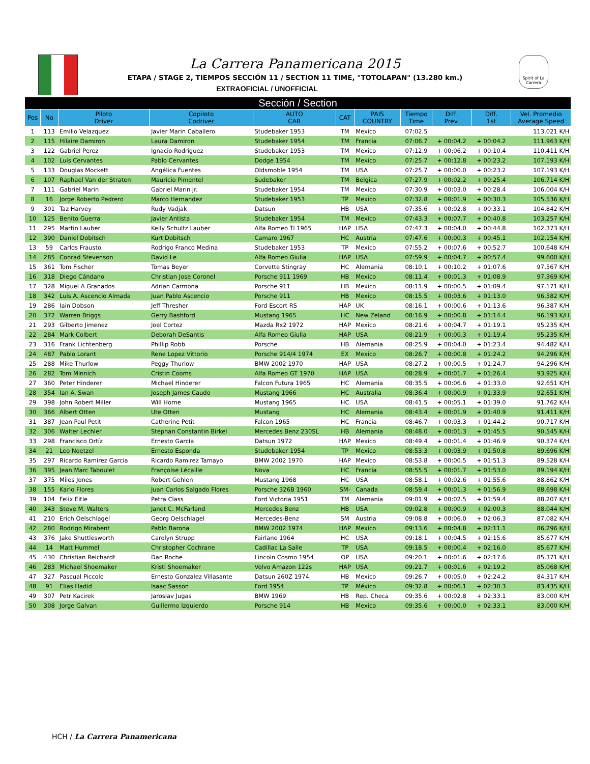Spirit of La Carrera
La Carrera Panamericana 2015
ETAPA / STAGE 2, TIEMPOS SECCIÓN 11 / SECTION 11 TIME, "TOTOLAPAN" (13.280 km.)
EXTRAOFICIAL / UNOFFICIAL
| Sección / Section | | | | | | | | | | |
| --- | --- | --- | --- | --- | --- | --- | --- | --- | --- | --- |
| Pos | No | Piloto Driver | Copiloto Codriver | AUTO CAR | CAT | PAIS COUNTRY | Tiempo Time | Diff. Prev. | Diff. 1st | Vel. Promedio Average Speed |
| 1 | 113 | Emilio Velazquez | Javier Marin Caballero | Studebaker 1953 | TM | Mexico | 07:02.5 | | | 113.021 K/H |
| 2 | 115 | Hilaire Damiron | Laura Damiron | Studebaker 1954 | TM | Francia | 07:06.7 | + 00:04.2 | + 00:04.2 | 111.963 K/H |
| 3 | 122 | Gabriel Perez | Ignacio Rodriguez | Studebaker 1953 | TM | Mexico | 07:12.9 | + 00:06.2 | + 00:10.4 | 110.411 K/H |
| 4 | 102 | Luis Cervantes | Pablo Cervantes | Dodge 1954 | TM | Mexico | 07:25.7 | + 00:12.8 | + 00:23.2 | 107.193 K/H |
| 5 | 133 | Douglas Mockett | Angélica Fuentes | Oldsmoble 1954 | TM | USA | 07:25.7 | + 00:00.0 | + 00:23.2 | 107.193 K/H |
| 6 | 107 | Raphael Van der Straten | Mauricio Pimentel | Sudebaker | TM | Belgica | 07:27.9 | + 00:02.2 | + 00:25.4 | 106.714 K/H |
| 7 | 111 | Gabriel Marin | Gabriel Marin Jr. | Studebaker 1954 | TM | Mexico | 07:30.9 | + 00:03.0 | + 00:28.4 | 106.004 K/H |
| 8 | 16 | Jorge Roberto Pedrero | Marco Hernandez | Studebaker 1953 | TP | Mexico | 07:32.8 | + 00:01.9 | + 00:30.3 | 105.536 K/H |
| 9 | 301 | Taz Harvey | Rudy Vadjak | Datsun | HB | USA | 07:35.6 | + 00:02.8 | + 00:33.1 | 104.842 K/H |
| 10 | 125 | Benito Guerra | Javier Antista | Studebaker 1954 | TM | Mexico | 07:43.3 | + 00:07.7 | + 00:40.8 | 103.257 K/H |
| 11 | 295 | Martin Lauber | Kelly Schultz Lauber | Alfa Romeo Ti 1965 | HAP | USA | 07:47.3 | + 00:04.0 | + 00:44.8 | 102.373 K/H |
| 12 | 390 | Daniel Dobitsch | Kurt Dobitsch | Camaro 1967 | HC | Austria | 07:47.6 | + 00:00.3 | + 00:45.1 | 102.154 K/H |
| 13 | 59 | Carlos Frausto | Rodrigo Franco Medina | Studebaker 1953 | TP | Mexico | 07:55.2 | + 00:07.6 | + 00:52.7 | 100.648 K/H |
| 14 | 285 | Conrad Stevenson | David Le | Alfa Romeo Giulia | HAP | USA | 07:59.9 | + 00:04.7 | + 00:57.4 | 99.600 K/H |
| 15 | 361 | Tom Fischer | Tomas Beyer | Corvette Stingray | HC | Alemania | 08:10.1 | + 00:10.2 | + 01:07.6 | 97.567 K/H |
| 16 | 318 | Diego Cándano | Christian Jose Coronel | Porsche 911 1969 | HB | Mexico | 08:11.4 | + 00:01.3 | + 01:08.9 | 97.369 K/H |
| 17 | 328 | Miguel A Granados | Adrian Carmona | Porsche 911 | HB | Mexico | 08:11.9 | + 00:00.5 | + 01:09.4 | 97.171 K/H |
| 18 | 342 | Luis A. Ascencio Almada | Juan Pablo Ascencio | Porsche 911 | HB | Mexico | 08:15.5 | + 00:03.6 | + 01:13.0 | 96.582 K/H |
| 19 | 286 | Iain Dobson | Jeff Thresher | Ford Escort RS | HAP | UK | 08:16.1 | + 00:00.6 | + 01:13.6 | 96.387 K/H |
| 20 | 372 | Warren Briggs | Gerry Bashford | Mustang 1965 | HC | New Zeland | 08:16.9 | + 00:00.8 | + 01:14.4 | 96.193 K/H |
| 21 | 293 | Gilberto Jimenez | Joel Cortez | Mazda Rx2 1972 | HAP | Mexico | 08:21.6 | + 00:04.7 | + 01:19.1 | 95.235 K/H |
| 22 | 284 | Mark Colbert | Deborah DeSantis | Alfa Romeo Giulia | HAP | USA | 08:21.9 | + 00:00.3 | + 01:19.4 | 95.235 K/H |
| 23 | 316 | Frank Lichtenberg | Phillip Robb | Porsche | HB | Alemania | 08:25.9 | + 00:04.0 | + 01:23.4 | 94.482 K/H |
| 24 | 487 | Pablo Lorant | Rene Lopez Vittorio | Porsche 914/4 1974 | EX | Mexico | 08:26.7 | + 00:00.8 | + 01:24.2 | 94.296 K/H |
| 25 | 288 | Mike Thurlow | Peggy Thurlow | BMW 2002 1970 | HAP | USA | 08:27.2 | + 00:00.5 | + 01:24.7 | 94.296 K/H |
| 26 | 282 | Tom Minnich | Cristin Cooms | Alfa Romeo GT 1970 | HAP | USA | 08:28.9 | + 00:01.7 | + 01:26.4 | 93.925 K/H |
| 27 | 360 | Peter Hinderer | Michael Hinderer | Falcon Futura 1965 | HC | Alemania | 08:35.5 | + 00:06.6 | + 01:33.0 | 92.651 K/H |
| 28 | 354 | Ian A. Swan | Joseph James Caudo | Mustang 1966 | HC | Australia | 08:36.4 | + 00:00.9 | + 01:33.9 | 92.651 K/H |
| 29 | 398 | John Robert Miller | Will Horne | Mustang 1965 | HC | USA | 08:41.5 | + 00:05.1 | + 01:39.0 | 91.762 K/H |
| 30 | 366 | Albert Otten | Ute Otten | Mustang | HC | Alemania | 08:43.4 | + 00:01.9 | + 01:40.9 | 91.411 K/H |
| 31 | 387 | Jean Paul Petit | Catherine Petit | Falcon 1965 | HC | Francia | 08:46.7 | + 00:03.3 | + 01:44.2 | 90.717 K/H |
| 32 | 306 | Walter Lechler | Stephan Constantin Birkel | Mercedes Benz 230SL | HB | Alemania | 08:48.0 | + 00:01.3 | + 01:45.5 | 90.545 K/H |
| 33 | 298 | Francisco Ortíz | Ernesto García | Datsun 1972 | HAP | Mexico | 08:49.4 | + 00:01.4 | + 01:46.9 | 90.374 K/H |
| 34 | 21 | Leo Noetzel | Ernesto Esponda | Studebaker 1954 | TP | Mexico | 08:53.3 | + 00:03.9 | + 01:50.8 | 89.696 K/H |
| 35 | 297 | Ricardo Ramirez Garcia | Ricardo Ramirez Tamayo | BMW 2002 1970 | HAP | Mexico | 08:53.8 | + 00:00.5 | + 01:51.3 | 89.528 K/H |
| 36 | 395 | Jean Marc Taboulet | Françoise Lécaille | Nova | HC | Francia | 08:55.5 | + 00:01.7 | + 01:53.0 | 89.194 K/H |
| 37 | 375 | Miles Jones | Robert Gehlen | Mustang 1968 | HC | USA | 08:58.1 | + 00:02.6 | + 01:55.6 | 88.862 K/H |
| 38 | 155 | Karlo Flores | Juan Carlos Salgado Flores | Porsche 326B 1960 | SM- | Canada | 08:59.4 | + 00:01.3 | + 01:56.9 | 88.698 K/H |
| 39 | 104 | Felix Eitle | Petra Class | Ford Victoria 1951 | TM | Alemania | 09:01.9 | + 00:02.5 | + 01:59.4 | 88.207 K/H |
| 40 | 343 | Steve M. Walters | Janet C. McFarland | Mercedes Benz | HB | USA | 09:02.8 | + 00:00.9 | + 02:00.3 | 88.044 K/H |
| 41 | 210 | Erich Oelschlagel | Georg Oelschlagel | Mercedes-Benz | SM | Austria | 09:08.8 | + 00:06.0 | + 02:06.3 | 87.082 K/H |
| 42 | 280 | Rodrigo Mirabent | Pablo Barona | BMW 2002 1974 | HAP | Mexico | 09:13.6 | + 00:04.8 | + 02:11.1 | 86.296 K/H |
| 43 | 376 | Jake Shuttlesworth | Carolyn Strupp | Fairlane 1964 | HC | USA | 09:18.1 | + 00:04.5 | + 02:15.6 | 85.677 K/H |
| 44 | 14 | Matt Hummel | Christopher Cochrane | Cadillac La Salle | TP | USA | 09:18.5 | + 00:00.4 | + 02:16.0 | 85.677 K/H |
| 45 | 430 | Christian Reichardt | Dan Roche | Lincoln Cosmo 1954 | OP | USA | 09:20.1 | + 00:01.6 | + 02:17.6 | 85.371 K/H |
| 46 | 283 | Michael Shoemaker | Kristi Shoemaker | Volvo Amazon 122s | HAP | USA | 09:21.7 | + 00:01.6 | + 02:19.2 | 85.068 K/H |
| 47 | 327 | Pascual Piccolo | Ernesto Gonzalez Villasante | Datsun 260Z 1974 | HB | Mexico | 09:26.7 | + 00:05.0 | + 02:24.2 | 84.317 K/H |
| 48 | 91 | Elias Hadid | Isaac Sasson | Ford 1954 | TP | México | 09:32.8 | + 00:06.1 | + 02:30.3 | 83.435 K/H |
| 49 | 307 | Petr Kacirek | Jaroslav Jugas | BMW 1969 | HB | Rep. Checa | 09:35.6 | + 00:02.8 | + 02:33.1 | 83.000 K/H |
| 50 | 308 | Jorge Galvan | Guillermo Izquierdo | Porsche 914 | HB | Mexico | 09:35.6 | + 00:00.0 | + 02:33.1 | 83.000 K/H |
HCH / La Carrera Panamericana